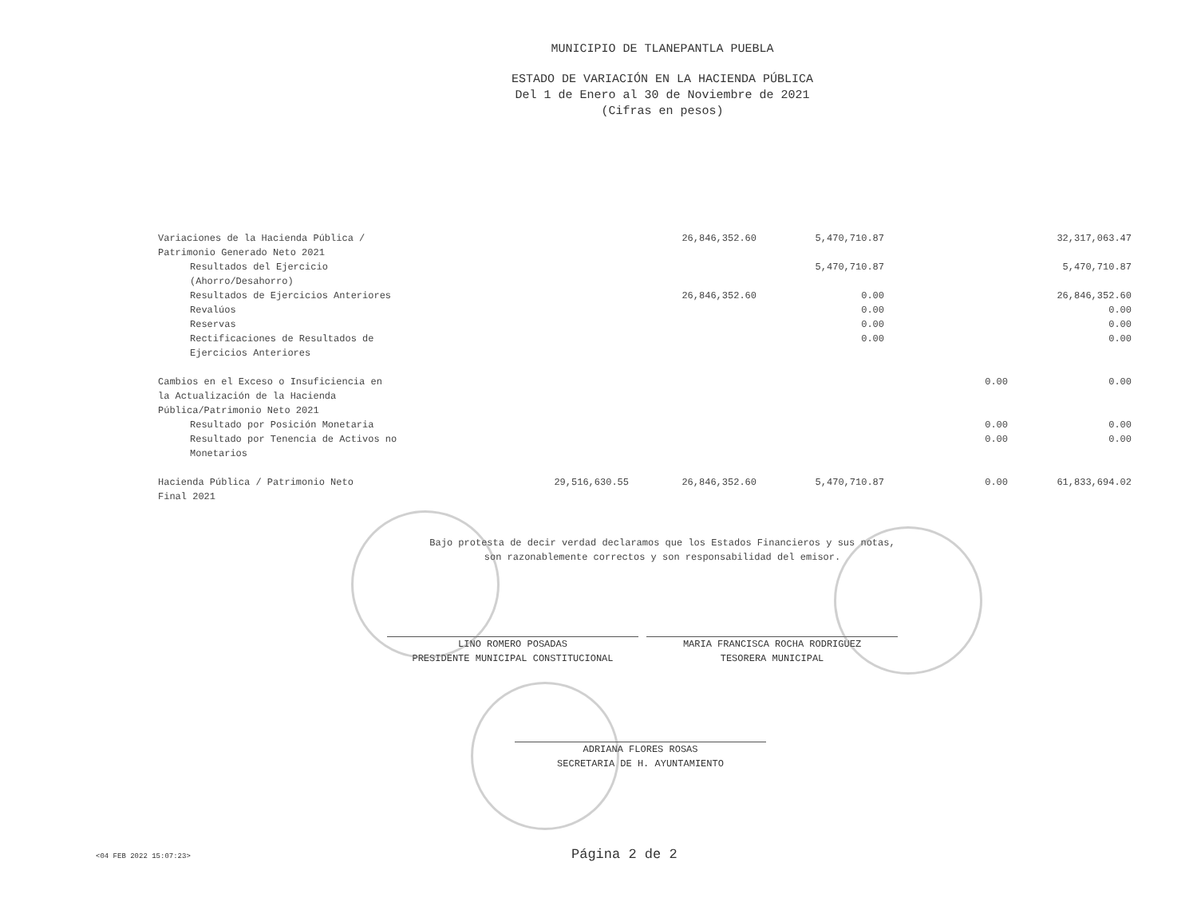MUNICIPIO DE TLANEPANTLA PUEBLA
ESTADO DE VARIACIÓN EN LA HACIENDA PÚBLICA
Del 1 de Enero al 30 de Noviembre de 2021
(Cifras en pesos)
| Variaciones de la Hacienda Pública / Patrimonio Generado Neto 2021 | | 26,846,352.60 | 5,470,710.87 | | 32,317,063.47 |
| Resultados del Ejercicio (Ahorro/Desahorro) | | | 5,470,710.87 | | 5,470,710.87 |
| Resultados de Ejercicios Anteriores | | 26,846,352.60 | 0.00 | | 26,846,352.60 |
| Revalúos | | | 0.00 | | 0.00 |
| Reservas | | | 0.00 | | 0.00 |
| Rectificaciones de Resultados de Ejercicios Anteriores | | | 0.00 | | 0.00 |
| Cambios en el Exceso o Insuficiencia en la Actualización de la Hacienda Pública/Patrimonio Neto 2021 | | | | 0.00 | 0.00 |
| Resultado por Posición Monetaria | | | | 0.00 | 0.00 |
| Resultado por Tenencia de Activos no Monetarios | | | | 0.00 | 0.00 |
| Hacienda Pública / Patrimonio Neto Final 2021 | 29,516,630.55 | 26,846,352.60 | 5,470,710.87 | 0.00 | 61,833,694.02 |
Bajo protesta de decir verdad declaramos que los Estados Financieros y sus notas,
son razonablemente correctos y son responsabilidad del emisor.
LINO ROMERO POSADAS
PRESIDENTE MUNICIPAL CONSTITUCIONAL
MARIA FRANCISCA ROCHA RODRIGUEZ
TESORERA MUNICIPAL
ADRIANA FLORES ROSAS
SECRETARIA DE H. AYUNTAMIENTO
<04 FEB 2022 15:07:23>
Página 2 de 2